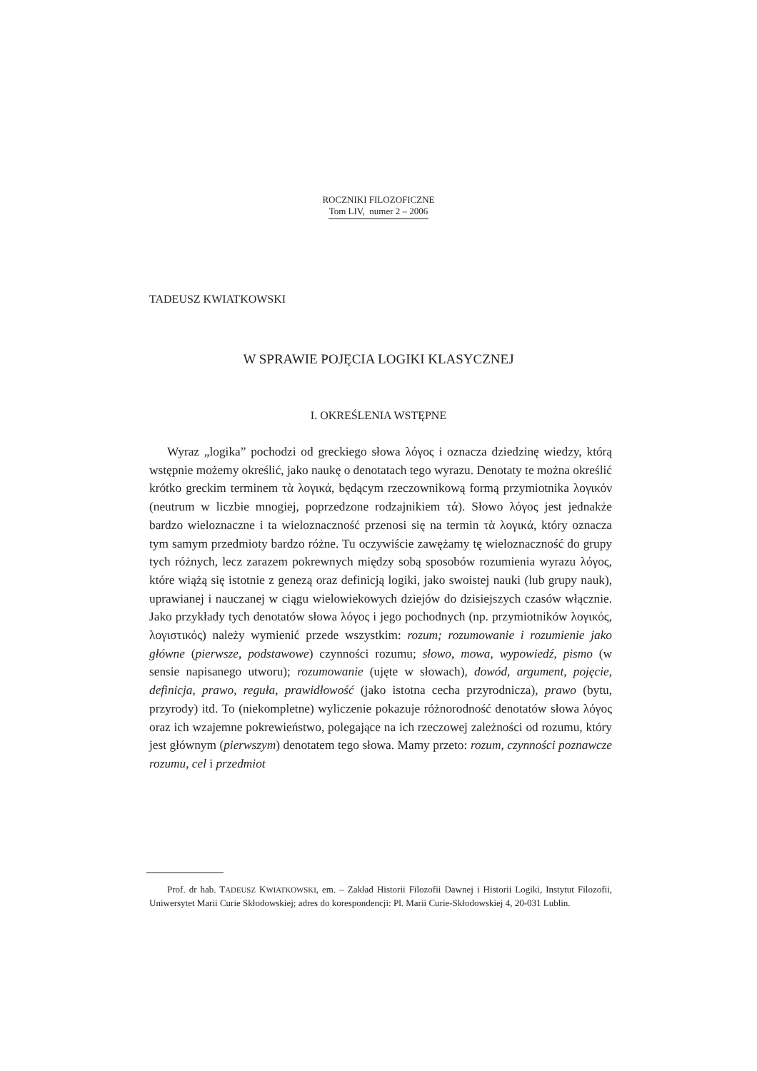ROCZNIKI FILOZOFICZNE
Tom LIV, numer 2 – 2006
TADEUSZ KWIATKOWSKI
W SPRAWIE POJĘCIA LOGIKI KLASYCZNEJ
I. OKREŚLENIA WSTĘPNE
Wyraz „logika” pochodzi od greckiego słowa λόγος i oznacza dziedzinę wiedzy, którą wstępnie możemy określić, jako naukę o denotatach tego wyrazu. Denotaty te można określić krótko greckim terminem τὰ λογικά, będącym rzeczownikową formą przymiotnika λογικόν (neutrum w liczbie mnogiej, poprzedzone rodzajnikiem τά). Słowo λόγος jest jednakże bardzo wieloznaczne i ta wieloznaczność przenosi się na termin τὰ λογικά, który oznacza tym samym przedmioty bardzo różne. Tu oczywiście zawężamy tę wieloznaczność do grupy tych różnych, lecz zarazem pokrewnych między sobą sposobów rozumienia wyrazu λόγος, które wiążą się istotnie z genezą oraz definicją logiki, jako swoistej nauki (lub grupy nauk), uprawianej i nauczanej w ciągu wielowiekowych dziejów do dzisiejszych czasów włącznie. Jako przykłady tych denotatów słowa λόγος i jego pochodnych (np. przymiotników λογικός, λογιστικός) należy wymienić przede wszystkim: rozum; rozumowanie i rozumienie jako główne (pierwsze, podstawowe) czynności rozumu; słowo, mowa, wypowiedź, pismo (w sensie napisanego utworu); rozumowanie (ujęte w słowach), dowód, argument, pojęcie, definicja, prawo, reguła, prawidłowość (jako istotna cecha przyrodnicza), prawo (bytu, przyrody) itd. To (niekompletne) wyliczenie pokazuje różnorodność denotatów słowa λόγος oraz ich wzajemne pokrewieństwo, polegające na ich rzeczowej zależności od rozumu, który jest głównym (pierwszym) denotatem tego słowa. Mamy przeto: rozum, czynności poznawcze rozumu, cel i przedmiot
Prof. dr hab. TADEUSZ KWIATKOWSKI, em. – Zakład Historii Filozofii Dawnej i Historii Logiki, Instytut Filozofii, Uniwersytet Marii Curie Skłodowskiej; adres do korespondencji: Pl. Marii Curie-Skłodowskiej 4, 20-031 Lublin.